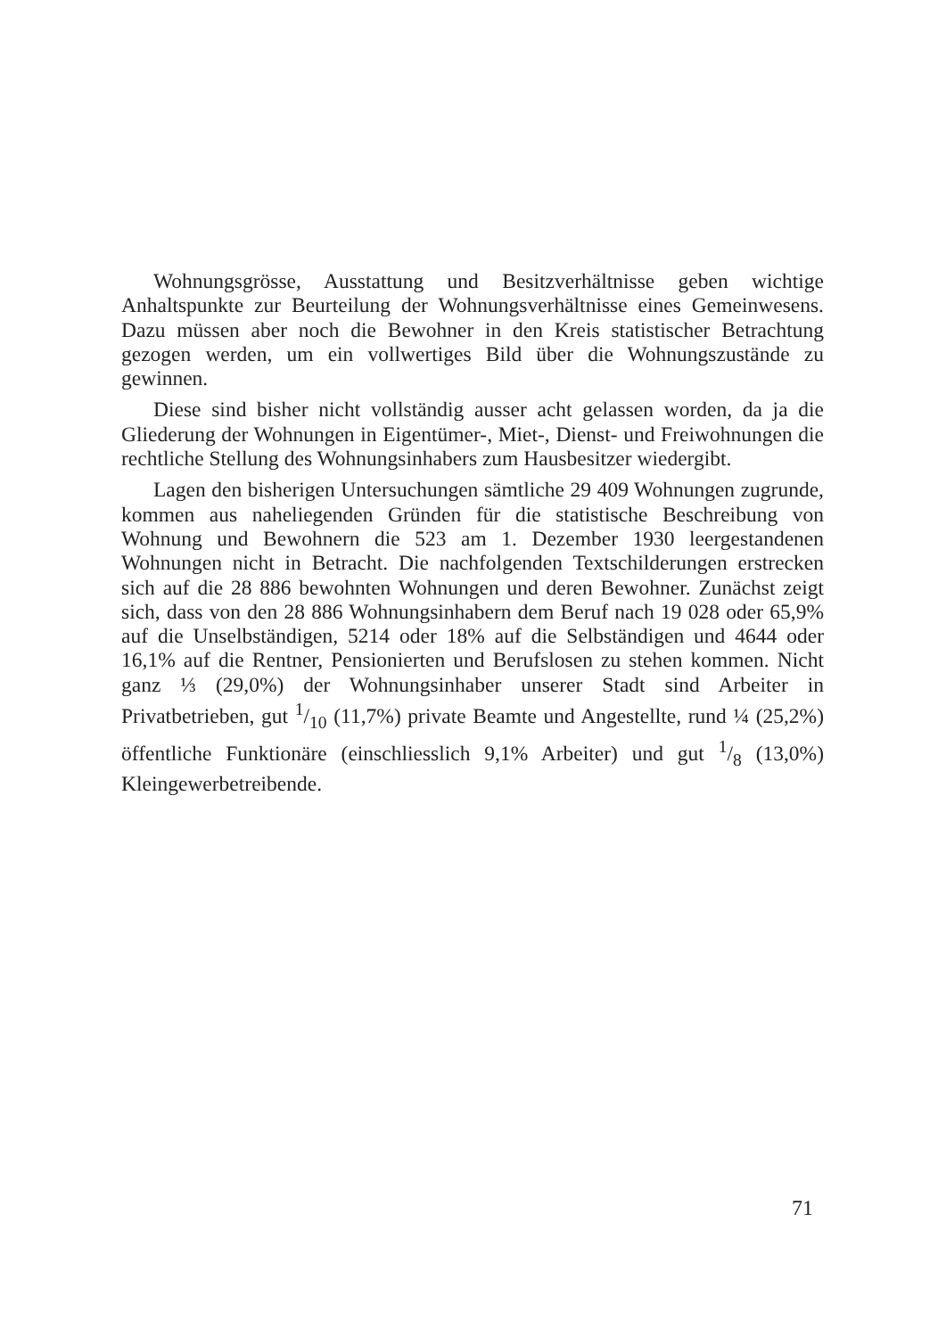Wohnungsgrösse, Ausstattung und Besitzverhältnisse geben wichtige Anhaltspunkte zur Beurteilung der Wohnungsverhältnisse eines Gemeinwesens. Dazu müssen aber noch die Bewohner in den Kreis statistischer Betrachtung gezogen werden, um ein vollwertiges Bild über die Wohnungszustände zu gewinnen.
Diese sind bisher nicht vollständig ausser acht gelassen worden, da ja die Gliederung der Wohnungen in Eigentümer-, Miet-, Dienst- und Freiwohnungen die rechtliche Stellung des Wohnungsinhabers zum Hausbesitzer wiedergibt.
Lagen den bisherigen Untersuchungen sämtliche 29 409 Wohnungen zugrunde, kommen aus naheliegenden Gründen für die statistische Beschreibung von Wohnung und Bewohnern die 523 am 1. Dezember 1930 leergestandenen Wohnungen nicht in Betracht. Die nachfolgenden Textschilderungen erstrecken sich auf die 28 886 bewohnten Wohnungen und deren Bewohner. Zunächst zeigt sich, dass von den 28 886 Wohnungsinhabern dem Beruf nach 19 028 oder 65,9% auf die Unselbständigen, 5214 oder 18% auf die Selbständigen und 4644 oder 16,1% auf die Rentner, Pensionierten und Berufslosen zu stehen kommen. Nicht ganz ⅓ (29,0%) der Wohnungsinhaber unserer Stadt sind Arbeiter in Privatbetrieben, gut 1/10 (11,7%) private Beamte und Angestellte, rund ¼ (25,2%) öffentliche Funktionäre (einschliesslich 9,1% Arbeiter) und gut 1/8 (13,0%) Kleingewerbetreibende.
71